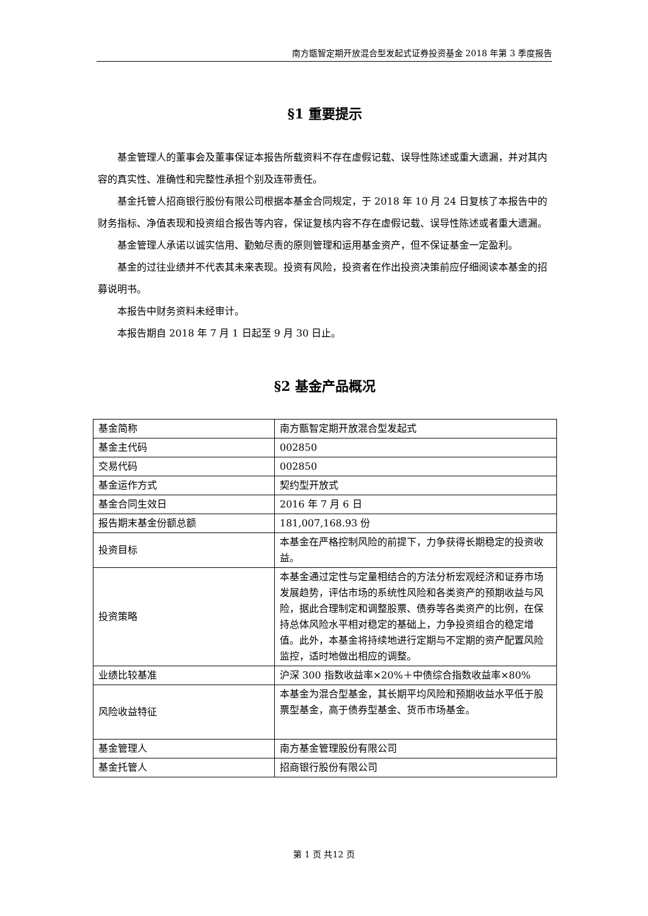南方甑智定期开放混合型发起式证券投资基金 2018 年第 3 季度报告
§1 重要提示
基金管理人的董事会及董事保证本报告所载资料不存在虚假记载、误导性陈述或重大遗漏，并对其内容的真实性、准确性和完整性承担个别及连带责任。
基金托管人招商银行股份有限公司根据本基金合同规定，于 2018 年 10 月 24 日复核了本报告中的财务指标、净值表现和投资组合报告等内容，保证复核内容不存在虚假记载、误导性陈述或者重大遗漏。
基金管理人承诺以诚实信用、勤勉尽责的原则管理和运用基金资产，但不保证基金一定盈利。
基金的过往业绩并不代表其未来表现。投资有风险，投资者在作出投资决策前应仔细阅读本基金的招募说明书。
本报告中财务资料未经审计。
本报告期自 2018 年 7 月 1 日起至 9 月 30 日止。
§2 基金产品概况
| 基金简称 | 南方甑智定期开放混合型发起式 |
| 基金主代码 | 002850 |
| 交易代码 | 002850 |
| 基金运作方式 | 契约型开放式 |
| 基金合同生效日 | 2016 年 7 月 6 日 |
| 报告期末基金份额总额 | 181,007,168.93 份 |
| 投资目标 | 本基金在严格控制风险的前提下，力争获得长期稳定的投资收益。 |
| 投资策略 | 本基金通过定性与定量相结合的方法分析宏观经济和证券市场发展趋势，评估市场的系统性风险和各类资产的预期收益与风险，据此合理制定和调整股票、债券等各类资产的比例，在保持总体风险水平相对稳定的基础上，力争投资组合的稳定增值。此外，本基金将持续地进行定期与不定期的资产配置风险监控，适时地做出相应的调整。 |
| 业绩比较基准 | 沪深 300 指数收益率×20%＋中债综合指数收益率×80% |
| 风险收益特征 | 本基金为混合型基金，其长期平均风险和预期收益水平低于股票型基金，高于债券型基金、货币市场基金。 |
| 基金管理人 | 南方基金管理股份有限公司 |
| 基金托管人 | 招商银行股份有限公司 |
第 1 页 共12 页